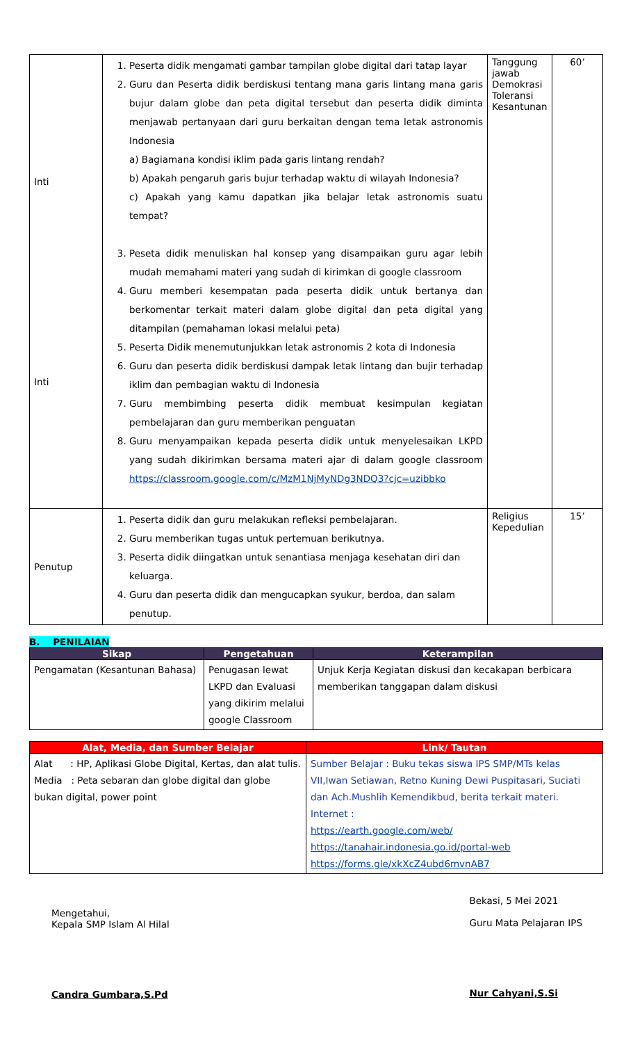| Inti Inti | 1. Peserta didik mengamati gambar tampilan globe digital dari tatap layar 2. Guru dan Peserta didik berdiskusi tentang mana garis lintang mana garis bujur dalam globe dan peta digital tersebut dan peserta didik diminta menjawab pertanyaan dari guru berkaitan dengan tema letak astronomis Indonesia a) Bagiamana kondisi iklim pada garis lintang rendah? b) Apakah pengaruh garis bujur terhadap waktu di wilayah Indonesia? c) Apakah yang kamu dapatkan jika belajar letak astronomis suatu tempat? 3. Peseta didik menuliskan hal konsep yang disampaikan guru agar lebih mudah memahami materi yang sudah di kirimkan di google classroom 4. Guru memberi kesempatan pada peserta didik untuk bertanya dan berkomentar terkait materi dalam globe digital dan peta digital yang ditampilan (pemahaman lokasi melalui peta) 5. Peserta Didik menemutunjukkan letak astronomis 2 kota di Indonesia 6. Guru dan peserta didik berdiskusi dampak letak lintang dan bujir terhadap iklim dan pembagian waktu di Indonesia 7. Guru membimbing peserta didik membuat kesimpulan kegiatan pembelajaran dan guru memberikan penguatan 8. Guru menyampaikan kepada peserta didik untuk menyelesaikan LKPD yang sudah dikirimkan bersama materi ajar di dalam google classroom https://classroom.google.com/c/MzM1NjMyNDg3NDQ3?cjc=uzibbko | Tanggung jawab Demokrasi Toleransi Kesantunan | 60’ |
| Penutup | 1. Peserta didik dan guru melakukan refleksi pembelajaran. 2. Guru memberikan tugas untuk pertemuan berikutnya. 3. Peserta didik diingatkan untuk senantiasa menjaga kesehatan diri dan keluarga. 4. Guru dan peserta didik dan mengucapkan syukur, berdoa, dan salam penutup. | Religius Kepedulian | 15’ |
B. PENILAIAN
| Sikap | Pengetahuan | Keterampilan |
| --- | --- | --- |
| Pengamatan (Kesantunan Bahasa) | Penugasan lewat LKPD dan Evaluasi yang dikirim melalui google Classroom | Unjuk Kerja Kegiatan diskusi dan kecakapan berbicara memberikan tanggapan dalam diskusi |
| Alat, Media, dan Sumber Belajar | Link/ Tautan |
| --- | --- |
| Alat : HP, Aplikasi Globe Digital, Kertas, dan alat tulis. Media : Peta sebaran dan globe digital dan globe bukan digital, power point | Sumber Belajar : Buku tekas siswa IPS SMP/MTs kelas VII,Iwan Setiawan, Retno Kuning Dewi Puspitasari, Suciati dan Ach.Mushlih Kemendikbud, berita terkait materi. Internet : https://earth.google.com/web/ https://tanahair.indonesia.go.id/portal-web https://forms.gle/xkXcZ4ubd6mvnAB7 |
Mengetahui,
Kepala SMP Islam Al Hilal
Candra Gumbara,S.Pd
Bekasi, 5 Mei 2021
Guru Mata Pelajaran IPS
Nur Cahyani,S.Si